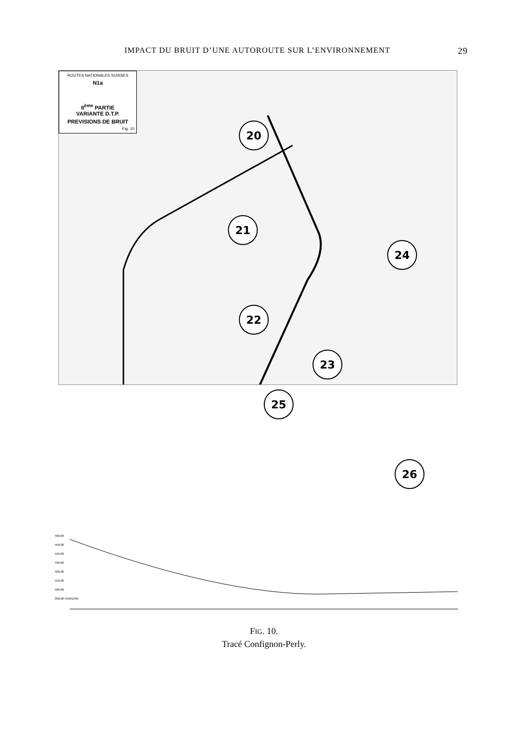IMPACT DU BRUIT D’UNE AUTOROUTE SUR L’ENVIRONNEMENT 29
ROUTES NATIONALES SUISSES
N1a
II<sup>ème</sup> PARTIE
VARIANTE D.T.P.
PREVISIONS DE BRUIT
Fig. 10
20
21
22
23
24
25
26
460.00
450.00
440.00
430.00
420.00
410.00
400.00
390.00 HORIZON
FIG. 10.
Tracé Confignon-Perly.